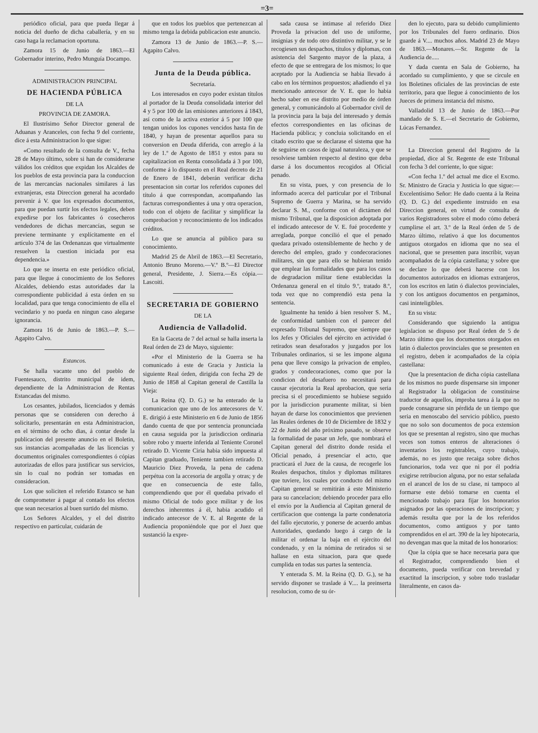=3=
periódico oficial, para que pueda llegar á noticia del dueño de dicha caballería, y en su caso haga la reclamacion oportuna.
Zamora 15 de Junio de 1863.—El Gobernador interino, Pedro Munguía Docampo.
ADMINISTRACION PRINCIPAL
DE HACIENDA PÚBLICA
DE LA
PROVINCIA DE ZAMORA.
El Ilustrísimo Señor Director general de Aduanas y Aranceles, con fecha 9 del corriente, dice á esta Administracion lo que sigue:
«Como resultado de la consulta de V., fecha 28 de Mayo último, sobre si han de considerarse válidos los créditos que expidan los Alcaldes de los pueblos de esta provincia para la conduccion de las mercancías nacionales similares á las extranjeras, esta Direccion general ha acordado prevenir á V. que los expresados documentos, para que puedan surtir los efectos legales, deben expedirse por los fabricantes ó cosecheros vendedores de dichas mercancías, segun se previene terminante y explícitamente en el artículo 374 de las Ordenanzas que virtualmente resuelven la cuestion iniciada por esa dependencia.»
Lo que se inserta en este periódico oficial, para que llegue á conocimiento de los Señores Alcaldes, debiendo estas autoridades dar la correspondiente publicidad á esta órden en su localidad, para que tenga conocimiento de ella el vecindario y no pueda en ningun caso alegarse ignorancia.
Zamora 16 de Junio de 1863.—P. S.—Agapito Calvo.
Estancos.
Se halla vacante uno del pueblo de Fuentesauco, distrito municipal de idem, dependiente de la Administracion de Rentas Estancadas del mismo.
Los cesantes, jubilados, licenciados y demás personas que se consideren con derecho á solicitarlo, presentarán en esta Administracion, en el término de ocho dias, á contar desde la publicacion del presente anuncio en el Boletin, sus instancias acompañadas de las licencias y documentos originales correspondientes ó cópias autorizadas de ellos para justificar sus servicios, sin lo cual no podrán ser tomadas en consideracion.
Los que soliciten el referido Estanco se han de comprometer á pagar al contado los efectos que sean necesarios al buen surtido del mismo.
Los Señores Alcaldes, y el del distrito respectivo en particular, cuidarán de
que en todos los pueblos que pertenezcan al mismo tenga la debida publicacion este anuncio.
Zamora 13 de Junio de 1863.—P. S.—Agapito Calvo.
Junta de la Deuda pública.
Secretaría.
Los interesados en cuyo poder existan títulos al portador de la Deuda consolidada interior del 4 y 5 por 100 de las emisiones anteriores á 1843, así como de la activa exterior á 5 por 100 que tengan unidos los cupones vencidos hasta fin de 1840, y hayan de presentar aquellos para su conversion en Deuda diferida, con arreglo á la ley de 1.º de Agosto de 1851 y estos para su capitalizacion en Renta consolidada á 3 por 100, conforme á lo dispuesto en el Real decreto de 21 de Enero de 1841, deberán verificar dicha presentacion sin cortar los referidos cupones del título á que correspondan, acompañando las facturas correspondientes á una y otra operacion, todo con el objeto de facilitar y simplificar la comprobacion y reconocimiento de los indicados créditos.
Lo que se anuncia al público para su conocimiento.
Madrid 25 de Abril de 1863.—El Secretario, Antonio Bruno Moreno.—V.º B.º—El Director general, Presidente, J. Sierra.—Es cópia.—Lascoiti.
SECRETARIA DE GOBIERNO
DE LA
Audiencia de Valladolid.
En la Gaceta de 7 del actual se halla inserta la Real órden de 23 de Mayo, siguiente:
«Por el Ministerio de la Guerra se ha comunicado á este de Gracia y Justicia la siguiente Real órden, dirigida con fecha 29 de Junio de 1858 al Capitan general de Castilla la Vieja:
La Reina (Q. D. G.) se ha enterado de la comunicacion que uno de los antecesores de V. E. dirigió á este Ministerio en 6 de Junio de 1856 dando cuenta de que por sentencia pronunciada en causa seguida por la jurisdiccion ordinaria sobre robo y muerte inferida al Teniente Coronel retirado D. Vicente Ciria habia sido impuesta al Capitan graduado, Teniente tambien retirado D. Mauricio Diez Proveda, la pena de cadena perpétua con la accesoria de argolla y otras; y de que en consecuencia de este fallo, comprendiendo que por él quedaba privado el mismo Oficial de todo goce militar y de los derechos inherentes á él, habia acudido el indicado antecesor de V. E. al Regente de la Audiencia proponiéndole que por el Juez que sustanció la expre-
sada causa se intimase al referido Diez Proveda la privacion del uso de uniforme, insignias y de todo otro distintivo militar, y se le recogiesen sus despachos, títulos y diplomas, con asistencia del Sargento mayor de la plaza, á efecto de que se entregara de los mismos; lo que aceptado por la Audiencia se habia llevado á cabo en los términos propuestos; añadiendo el ya mencionado antecesor de V. E. que lo habia hecho saber en ese distrito por medio de órden general, y comunicándolo al Gobernador civil de la provincia para la baja del interesado y demás efectos correspondientes en las oficinas de Hacienda pública; y concluia solicitando en el citado escrito que se declarase el sistema que ha de seguirse en casos de igual naturaleza, y que se resolviese tambien respecto al destino que deba darse á los documentos recogidos al Oficial penado.
En su vista, pues, y con presencia de lo informado acerca del particular por el Tribunal Supremo de Guerra y Marina, se ha servido declarar S. M., conforme con el dictámen del mismo Tribunal, que la disposicion adoptada por el indicado antecesor de V. E. fué procedente y arreglada, porque concilió el que el penado quedara privado ostensiblemente de hecho y de derecho del empleo, grado y condecoraciones militares, sin que para ello se hubieran tenido que emplear las formalidades que para los casos de degradacion militar tiene establecidas la Ordenanza general en el título 9.º, tratado 8.º, toda vez que no comprendió esta pena la sentencia.
Igualmente ha tenido á bien resolver S. M., de conformidad tambien con el parecer del expresado Tribunal Supremo, que siempre que los Jefes y Oficiales del ejército en actividad ó retirados sean desaforados y juzgados por los Tribunales ordinarios, si se les impone alguna pena que lleve consigo la privacion de empleo, grados y condecoraciones, como que por la condicion del desafuero no necesitará para causar ejecutoria la Real aprobacion, que seria precisa si el procedimiento se hubiese seguido por la jurisdiccion puramente militar, si bien hayan de darse los conocimientos que previenen las Reales órdenes de 10 de Diciembre de 1832 y 22 de Junio del año próximo pasado, se observe la formalidad de pasar un Jefe, que nombrará el Capitan general del distrito donde resida el Oficial penado, á presenciar el acto, que practicará el Juez de la causa, de recogerle los Reales despachos, títulos y diplomas militares que tuviere, los cuales por conducto del mismo Capitan general se remitirán á este Ministerio para su cancelacion; debiendo proceder para ello el envío por la Audiencia al Capitan general de certificacion que contenga la parte condenatoria del fallo ejecutorio, y ponerse de acuerdo ambas Autoridades, quedando luego á cargo de la militar el ordenar la baja en el ejército del condenado, y en la nómina de retirados si se hallase en esta situacion, para que quede cumplida en todas sus partes la sentencia.
Y enterada S. M. la Reina (Q. D. G.), se ha servido disponer se traslade á V.... la preinserta resolucion, como de su ór-
den lo ejecuto, para su debido cumplimiento por los Tribunales del fuero ordinario. Dios guarde á V.... muchos años. Madrid 23 de Mayo de 1863.—Monares.—Sr. Regente de la Audiencia de.....
Y dada cuenta en Sala de Gobierno, ha acordado su cumplimiento, y que se circule en los Boletines oficiales de las provincias de este territorio, para que llegue á conocimiento de los Jueces de primera instancia del mismo.
Valladolid 13 de Junio de 1863.—Por mandado de S. E.—el Secretario de Gobierno, Lúcas Fernandez.
La Direccion general del Registro de la propiedad, dice al Sr. Regente de este Tribunal con fecha 3 del corriente, lo que sigue:
«Con fecha 1.º del actual me dice el Excmo. Sr. Ministro de Gracia y Justicia lo que sigue:—Excelentísimo Señor: He dado cuenta á la Reina (Q. D. G.) del expediente instruido en esa Direccion general, en virtud de consulta de varios Registradores sobre el modo cómo deberá cumplirse el art. 3.º de la Real órden de 5 de Marzo último, relativo á que los documentos antiguos otorgados en idioma que no sea el nacional, que se presenten para inscribir, vayan acompañados de la cópia castellana; y sobre que se declare lo que deberá hacerse con los documentos autorizados en idiomas extranjeros, con los escritos en latin ó dialectos provinciales, y con los antiguos documentos en pergaminos, casi ininteligibles.
En su vista:
Considerando que siguiendo la antigua legislacion se dispuso por Real órden de 5 de Marzo último que los documentos otorgados en latin ó dialectos provinciales que se presenten en el registro, deben ir acompañados de la cópia castellana:
Que la presentacion de dicha cópia castellana de los mismos no puede dispensarse sin imponer al Registrador la obligacion de constituirse traductor de aquellos, ímproba tarea á la que no puede consagrarse sin pérdida de un tiempo que seria en menoscabo del servicio público, puesto que no solo son documentos de poca extension los que se presentan al registro, sino que muchas veces son tomos enteros de alteraciones ó inventarios los registrables, cuyo trabajo, además, no es justo que recaiga sobre dichos funcionarios, toda vez que ni por él podria exigirse retribucion alguna, por no estar señalada en el arancel de los de su clase, ni tampoco al formarse este debió tomarse en cuenta el mencionado trabajo para fijar los honorarios asignados por las operaciones de inscripcion; y además resulta que por la de los referidos documentos, como antiguos y por tanto comprendidos en el art. 390 de la ley hipotecaria, no devengan mas que la mitad de los honorarios:
Que la cópia que se hace necesaria para que el Registrador, comprendiendo bien el documento, pueda verificar con brevedad y exactitud la inscripcion, y sobre todo trasladar literalmente, en casos da-